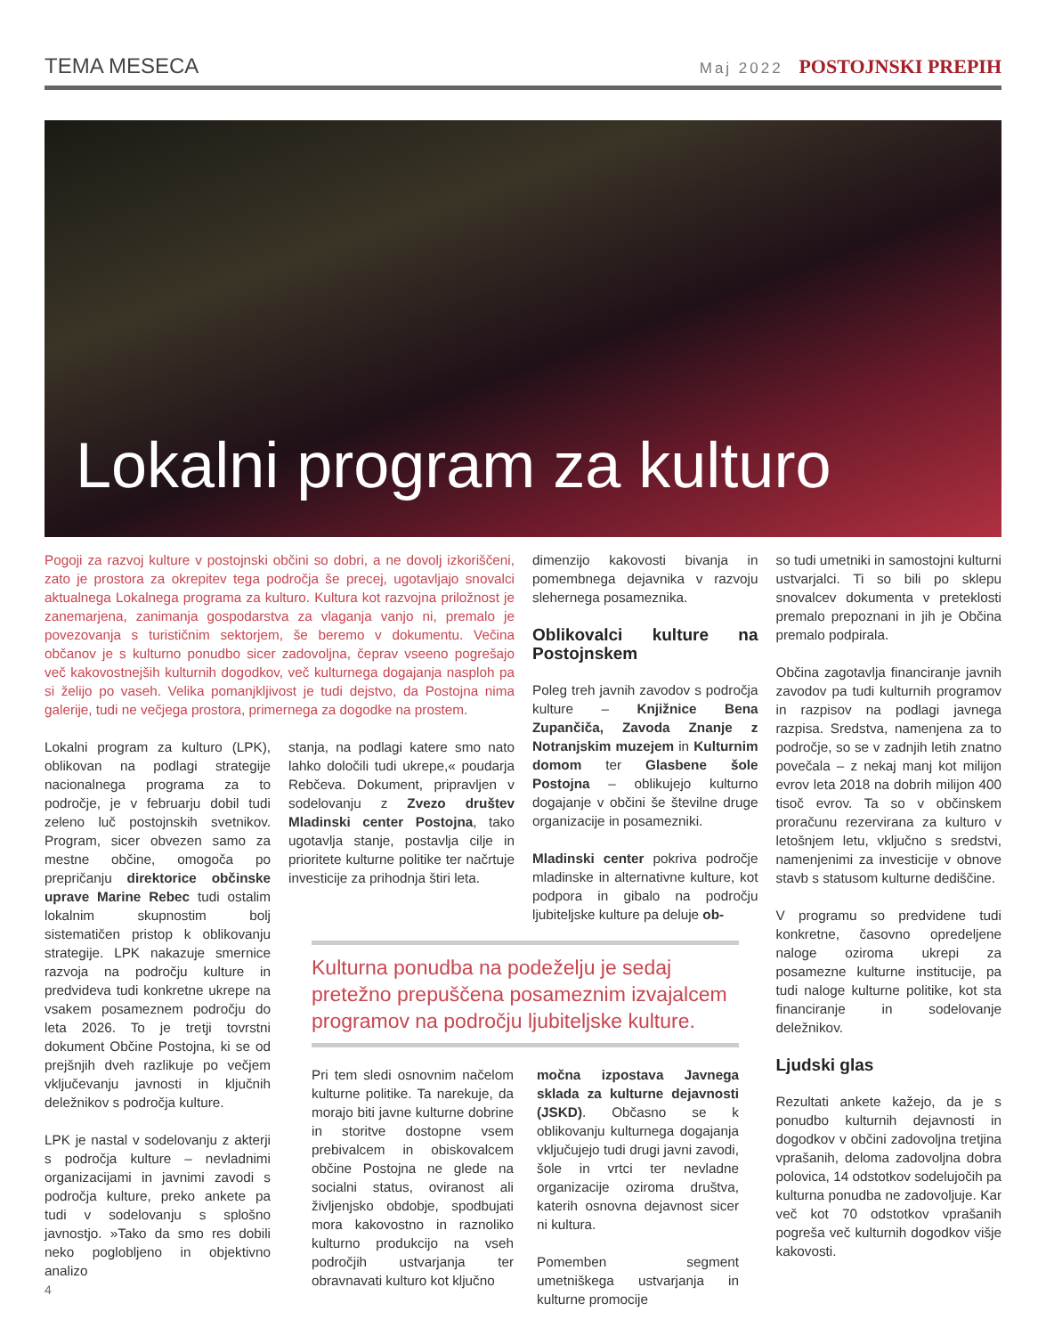TEMA MESECA Maj 2022 POSTOJNSKI PREPIH
Lokalni program za kulturo
Pogoji za razvoj kulture v postojnski občini so dobri, a ne dovolj izkoriščeni, zato je prostora za okrepitev tega področja še precej, ugotavljajo snovalci aktualnega Lokalnega programa za kulturo. Kultura kot razvojna priložnost je zanemarjena, zanimanja gospodarstva za vlaganja vanjo ni, premalo je povezovanja s turističnim sektorjem, še beremo v dokumentu. Večina občanov je s kulturno ponudbo sicer zadovoljna, čeprav vseeno pogrešajo več kakovostnejših kulturnih dogodkov, več kulturnega dogajanja nasploh pa si želijo po vaseh. Velika pomanjkljivost je tudi dejstvo, da Postojna nima galerije, tudi ne večjega prostora, primernega za dogodke na prostem.
Lokalni program za kulturo (LPK), oblikovan na podlagi strategije nacionalnega programa za to področje, je v februarju dobil tudi zeleno luč postojnskih svetnikov. Program, sicer obvezen samo za mestne občine, omogoča po prepričanju direktorice občinske uprave Marine Rebec tudi ostalim lokalnim skupnostim bolj sistematičen pristop k oblikovanju strategije. LPK nakazuje smernice razvoja na področju kulture in predvideva tudi konkretne ukrepe na vsakem posameznem področju do leta 2026. To je tretji tovrstni dokument Občine Postojna, ki se od prejšnjih dveh razlikuje po večjem vključevanju javnosti in ključnih deležnikov s področja kulture.
LPK je nastal v sodelovanju z akterji s področja kulture – nevladnimi organizacijami in javnimi zavodi s področja kulture, preko ankete pa tudi v sodelovanju s splošno javnostjo. »Tako da smo res dobili neko poglobljeno in objektivno analizo
stanja, na podlagi katere smo nato lahko določili tudi ukrepe,« poudarja Rebčeva. Dokument, pripravljen v sodelovanju z Zvezo društev Mladinski center Postojna, tako ugotavlja stanje, postavlja cilje in prioritete kulturne politike ter načrtuje investicije za prihodnja štiri leta.
dimenzijo kakovosti bivanja in pomembnega dejavnika v razvoju slehernega posameznika.
Oblikovalci kulture na Postojnskem
Poleg treh javnih zavodov s področja kulture – Knjižnice Bena Zupančiča, Zavoda Znanje z Notranjskim muzejem in Kulturnim domom ter Glasbene šole Postojna – oblikujejo kulturno dogajanje v občini še številne druge organizacije in posamezniki.
Mladinski center pokriva področje mladinske in alternativne kulture, kot podpora in gibalo na področju ljubiteljske kulture pa deluje ob-
so tudi umetniki in samostojni kulturni ustvarjalci. Ti so bili po sklepu snovalcev dokumenta v preteklosti premalo prepoznani in jih je Občina premalo podpirala.
Občina zagotavlja financiranje javnih zavodov pa tudi kulturnih programov in razpisov na podlagi javnega razpisa. Sredstva, namenjena za to področje, so se v zadnjih letih znatno povečala – z nekaj manj kot milijon evrov leta 2018 na dobrih milijon 400 tisoč evrov. Ta so v občinskem proračunu rezervirana za kulturo v letošnjem letu, vključno s sredstvi, namenjenimi za investicije v obnove stavb s statusom kulturne dediščine.
V programu so predvidene tudi konkretne, časovno opredeljene naloge oziroma ukrepi za posamezne kulturne institucije, pa tudi naloge kulturne politike, kot sta financiranje in sodelovanje deležnikov.
Ljudski glas
Rezultati ankete kažejo, da je s ponudbo kulturnih dejavnosti in dogodkov v občini zadovoljna tretjina vprašanih, deloma zadovoljna dobra polovica, 14 odstotkov sodelujočih pa kulturna ponudba ne zadovoljuje. Kar več kot 70 odstotkov vprašanih pogreša več kulturnih dogodkov višje kakovosti.
Kulturna ponudba na podeželju je sedaj pretežno prepuščena posameznim izvajalcem programov na področju ljubiteljske kulture.
Pri tem sledi osnovnim načelom kulturne politike. Ta narekuje, da morajo biti javne kulturne dobrine in storitve dostopne vsem prebivalcem in obiskovalcem občine Postojna ne glede na socialni status, oviranost ali življenjsko obdobje, spodbujati mora kakovostno in raznoliko kulturno produkcijo na vseh področjih ustvarjanja ter obravnavati kulturo kot ključno
močna izpostava Javnega sklada za kulturne dejavnosti (JSKD). Občasno se k oblikovanju kulturnega dogajanja vključujejo tudi drugi javni zavodi, šole in vrtci ter nevladne organizacije oziroma društva, katerih osnovna dejavnost sicer ni kultura.
Pomemben segment umetniškega ustvarjanja in kulturne promocije
4